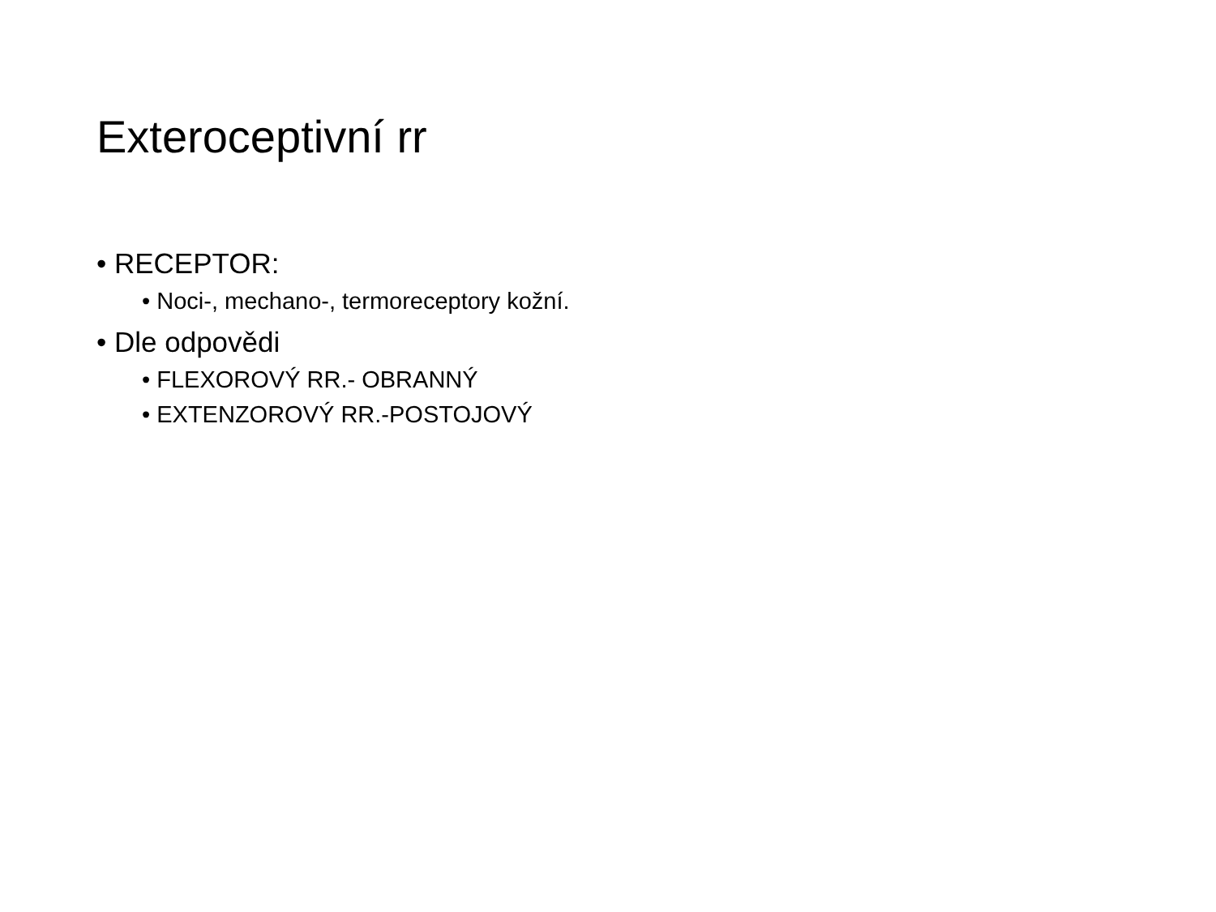Exteroceptivní rr
• RECEPTOR:
• Noci-, mechano-, termoreceptory kožní.
• Dle odpovědi
• FLEXOROVÝ RR.- OBRANNÝ
• EXTENZOROVÝ RR.-POSTOJOVÝ